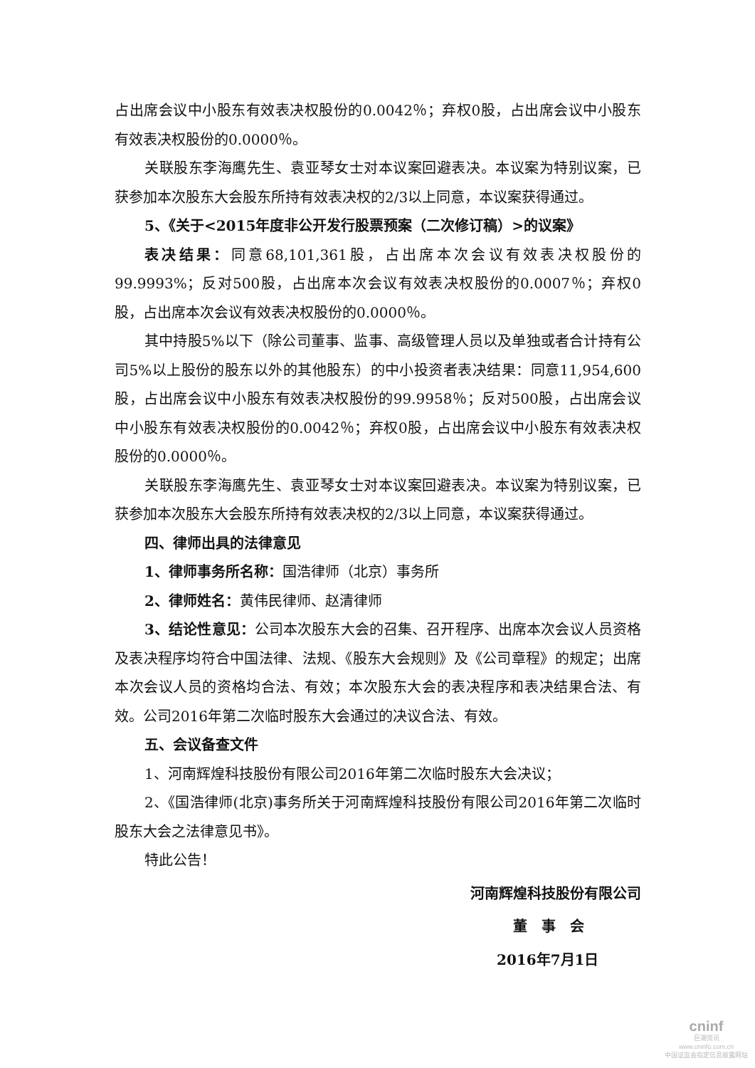占出席会议中小股东有效表决权股份的0.0042％；弃权0股，占出席会议中小股东有效表决权股份的0.0000％。
关联股东李海鹰先生、袁亚琴女士对本议案回避表决。本议案为特别议案，已获参加本次股东大会股东所持有效表决权的2/3以上同意，本议案获得通过。
5、《关于<2015年度非公开发行股票预案（二次修订稿）>的议案》
表决结果：同意68,101,361股，占出席本次会议有效表决权股份的99.9993%；反对500股，占出席本次会议有效表决权股份的0.0007％；弃权0股，占出席本次会议有效表决权股份的0.0000％。
其中持股5%以下（除公司董事、监事、高级管理人员以及单独或者合计持有公司5%以上股份的股东以外的其他股东）的中小投资者表决结果：同意11,954,600股，占出席会议中小股东有效表决权股份的99.9958％；反对500股，占出席会议中小股东有效表决权股份的0.0042％；弃权0股，占出席会议中小股东有效表决权股份的0.0000％。
关联股东李海鹰先生、袁亚琴女士对本议案回避表决。本议案为特别议案，已获参加本次股东大会股东所持有效表决权的2/3以上同意，本议案获得通过。
四、律师出具的法律意见
1、律师事务所名称：国浩律师（北京）事务所
2、律师姓名：黄伟民律师、赵清律师
3、结论性意见：公司本次股东大会的召集、召开程序、出席本次会议人员资格及表决程序均符合中国法律、法规、《股东大会规则》及《公司章程》的规定；出席本次会议人员的资格均合法、有效；本次股东大会的表决程序和表决结果合法、有效。公司2016年第二次临时股东大会通过的决议合法、有效。
五、会议备查文件
1、河南辉煌科技股份有限公司2016年第二次临时股东大会决议；
2、《国浩律师(北京)事务所关于河南辉煌科技股份有限公司2016年第二次临时股东大会之法律意见书》。
特此公告！
河南辉煌科技股份有限公司
董　事　会
2016年7月1日
cninf
巨潮资讯
www.cninfo.com.cn
中国证监会指定信息披露网站